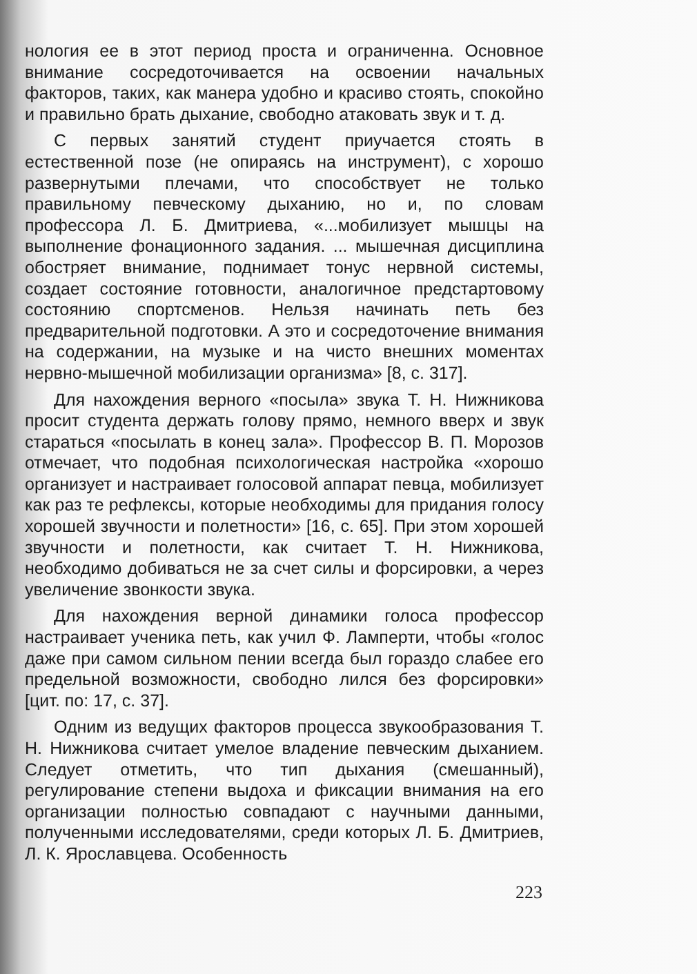нология ее в этот период проста и ограниченна. Основное внимание сосредоточивается на освоении начальных факторов, таких, как манера удобно и красиво стоять, спокойно и правильно брать дыхание, свободно атаковать звук и т. д.
С первых занятий студент приучается стоять в естественной позе (не опираясь на инструмент), с хорошо развернутыми плечами, что способствует не только правильному певческому дыханию, но и, по словам профессора Л. Б. Дмитриева, «...мобилизует мышцы на выполнение фонационного задания. ... мышечная дисциплина обостряет внимание, поднимает тонус нервной системы, создает состояние готовности, аналогичное предстартовому состоянию спортсменов. Нельзя начинать петь без предварительной подготовки. А это и сосредоточение внимания на содержании, на музыке и на чисто внешних моментах нервно-мышечной мобилизации организма» [8, с. 317].
Для нахождения верного «посыла» звука Т. Н. Нижникова просит студента держать голову прямо, немного вверх и звук стараться «посылать в конец зала». Профессор В. П. Морозов отмечает, что подобная психологическая настройка «хорошо организует и настраивает голосовой аппарат певца, мобилизует как раз те рефлексы, которые необходимы для придания голосу хорошей звучности и полетности» [16, с. 65]. При этом хорошей звучности и полетности, как считает Т. Н. Нижникова, необходимо добиваться не за счет силы и форсировки, а через увеличение звонкости звука.
Для нахождения верной динамики голоса профессор настраивает ученика петь, как учил Ф. Ламперти, чтобы «голос даже при самом сильном пении всегда был гораздо слабее его предельной возможности, свободно лился без форсировки» [цит. по: 17, с. 37].
Одним из ведущих факторов процесса звукообразования Т. Н. Нижникова считает умелое владение певческим дыханием. Следует отметить, что тип дыхания (смешанный), регулирование степени выдоха и фиксации внимания на его организации полностью совпадают с научными данными, полученными исследователями, среди которых Л. Б. Дмитриев, Л. К. Ярославцева. Особенность
223